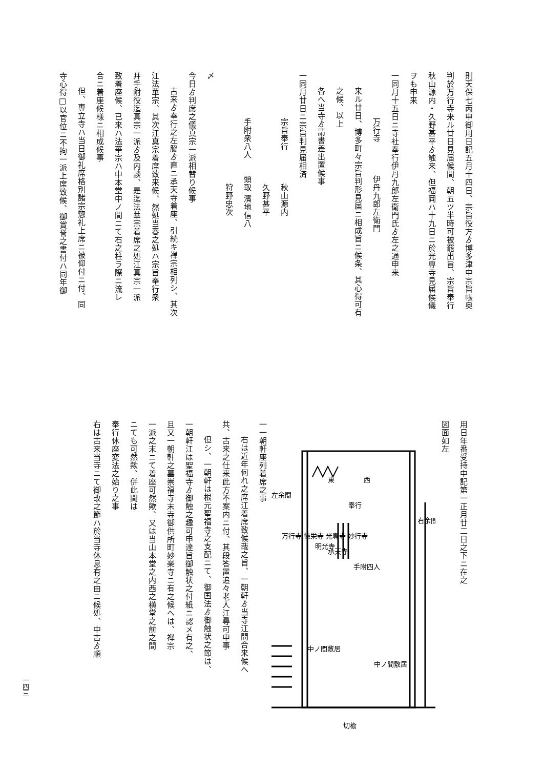則天保七丙申御用日記五月十四日、宗旨役方ゟ博多津中宗旨帳奥
判於万行寺来ル廿日見届候間、朝五ツ半時可被罷出旨、宗旨奉行
秋山源内・久野甚平ゟ触来、但福岡ハ十九日ニ於光専寺見届候儀
ヲも申来
一同月十五日ニ寺社奉行伊丹九郎左衛門氏ゟ左之通申来
万行寺　　　　伊丹九郎左衛門
来ル廿日、博多町々宗旨判形見届ニ相成旨ニ候条、其心得可有
之候、以上
各へ当寺ゟ請書差出置候事
一同月廿日ニ宗旨判見届相済
宗旨奉行　　　　秋山源内
　　　　　　　　久野甚平
手附衆八人　　頭取 濱地信八
　　　　　　　　狩野忠次
〆
今日ゟ判席之儀真宗一派相替り候事
古来ゟ奉行之左脇ゟ直ニ承天寺着座、引続キ禅宗相列シ、其次
江法華宗、其次江真宗着席致来候、然処当春之処ハ宗旨奉行衆
幷手附役迄真宗一派ゟ及内談、是迄法華宗着席之処江真宗一派
致着座候、已来ハ法華宗ハ中本堂中ノ間ニて右之柱ラ際ニ流レ
合ニ着座候様ニ相成候事
但、専立寺ハ当日御礼席格別諸宗惣礼上席ニ被仰付ニ付、同
寺心得□以官位ニ不拘一派上席致候、御賞誉之書付ハ同年御
用日年番受持中記第一正月廿二日之下ニ在之
図面如左
右余間
左余間
西
東
奉行
手附四人
承天寺
明光寺
万行寺 徳栄寺 光専寺 妙行寺
切檐
中ノ間敷居
中ノ間敷居
一一朝軒座列着席之事
右は近年何れ之席江着席致候哉之旨、一朝軒ゟ当寺江問合来候へ
共、古来之仕来此方不案内ニ付、其段答置追々老人江尋可申事
但シ、一朝軒は根元聖福寺之支配ニて、御国法ゟ御触状之節は、
一朝軒江は聖福寺ゟ御触之趣可申達旨御触状之付紙ニ認メ有之、
且又一朝軒之墓崇福寺末寺御供所町妙楽寺ニ有之候へは、禅宗
一派之末ニて着座可然歟、又は当山本堂之内西之横堂之前之間
ニても可然歟、併此間は
奉行休座変法之始り之事
右は古来当寺ニて御改之節ハ於当寺休息有之由ニ候処、中古ゟ順
一四三